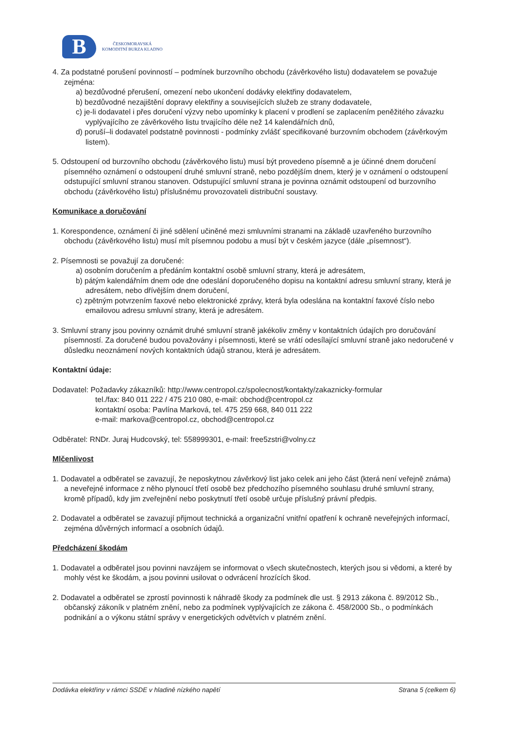B
ČESKOMORAVSKÁ
KOMODITNÍ BURZA KLADNO
4. Za podstatné porušení povinností – podmínek burzovního obchodu (závěrkového listu) dodavatelem se považuje zejména:
a) bezdůvodné přerušení, omezení nebo ukončení dodávky elektřiny dodavatelem,
b) bezdůvodné nezajištění dopravy elektřiny a souvisejících služeb ze strany dodavatele,
c) je-li dodavatel i přes doručení výzvy nebo upomínky k placení v prodlení se zaplacením peněžitého závazku vyplývajícího ze závěrkového listu trvajícího déle než 14 kalendářních dnů,
d) poruší–li dodavatel podstatně povinnosti - podmínky zvlášť specifikované burzovním obchodem (závěrkovým listem).
5. Odstoupení od burzovního obchodu (závěrkového listu) musí být provedeno písemně a je účinné dnem doručení písemného oznámení o odstoupení druhé smluvní straně, nebo pozdějším dnem, který je v oznámení o odstoupení odstupující smluvní stranou stanoven. Odstupující smluvní strana je povinna oznámit odstoupení od burzovního obchodu (závěrkového listu) příslušnému provozovateli distribuční soustavy.
Komunikace a doručování
1. Korespondence, oznámení či jiné sdělení učiněné mezi smluvními stranami na základě uzavřeného burzovního obchodu (závěrkového listu) musí mít písemnou podobu a musí být v českém jazyce (dále „písemnost“).
2. Písemnosti se považují za doručené:
a) osobním doručením a předáním kontaktní osobě smluvní strany, která je adresátem,
b) pátým kalendářním dnem ode dne odeslání doporučeného dopisu na kontaktní adresu smluvní strany, která je adresátem, nebo dřívějším dnem doručení,
c) zpětným potvrzením faxové nebo elektronické zprávy, která byla odeslána na kontaktní faxové číslo nebo emailovou adresu smluvní strany, která je adresátem.
3. Smluvní strany jsou povinny oznámit druhé smluvní straně jakékoliv změny v kontaktních údajích pro doručování písemností. Za doručené budou považovány i písemnosti, které se vrátí odesílající smluvní straně jako nedoručené v důsledku neoznámení nových kontaktních údajů stranou, která je adresátem.
Kontaktní údaje:
Dodavatel: Požadavky zákazníků: http://www.centropol.cz/spolecnost/kontakty/zakaznicky-formular
tel./fax: 840 011 222 / 475 210 080, e-mail: obchod@centropol.cz
kontaktní osoba: Pavlína Marková, tel. 475 259 668, 840 011 222
e-mail: markova@centropol.cz, obchod@centropol.cz
Odběratel: RNDr. Juraj Hudcovský, tel: 558999301, e-mail: free5zstri@volny.cz
Mlčenlivost
1. Dodavatel a odběratel se zavazují, že neposkytnou závěrkový list jako celek ani jeho část (která není veřejně známa) a neveřejné informace z něho plynoucí třetí osobě bez předchozího písemného souhlasu druhé smluvní strany, kromě případů, kdy jim zveřejnění nebo poskytnutí třetí osobě určuje příslušný právní předpis.
2. Dodavatel a odběratel se zavazují přijmout technická a organizační vnitřní opatření k ochraně neveřejných informací, zejména důvěrných informací a osobních údajů.
Předcházení škodám
1. Dodavatel a odběratel jsou povinni navzájem se informovat o všech skutečnostech, kterých jsou si vědomi, a které by mohly vést ke škodám, a jsou povinni usilovat o odvrácení hrozících škod.
2. Dodavatel a odběratel se zprostí povinnosti k náhradě škody za podmínek dle ust. § 2913 zákona č. 89/2012 Sb., občanský zákoník v platném znění, nebo za podmínek vyplývajících ze zákona č. 458/2000 Sb., o podmínkách podnikání a o výkonu státní správy v energetických odvětvích v platném znění.
Dodávka elektřiny v rámci SSDE v hladině nízkého napětí Strana 5 (celkem 6)